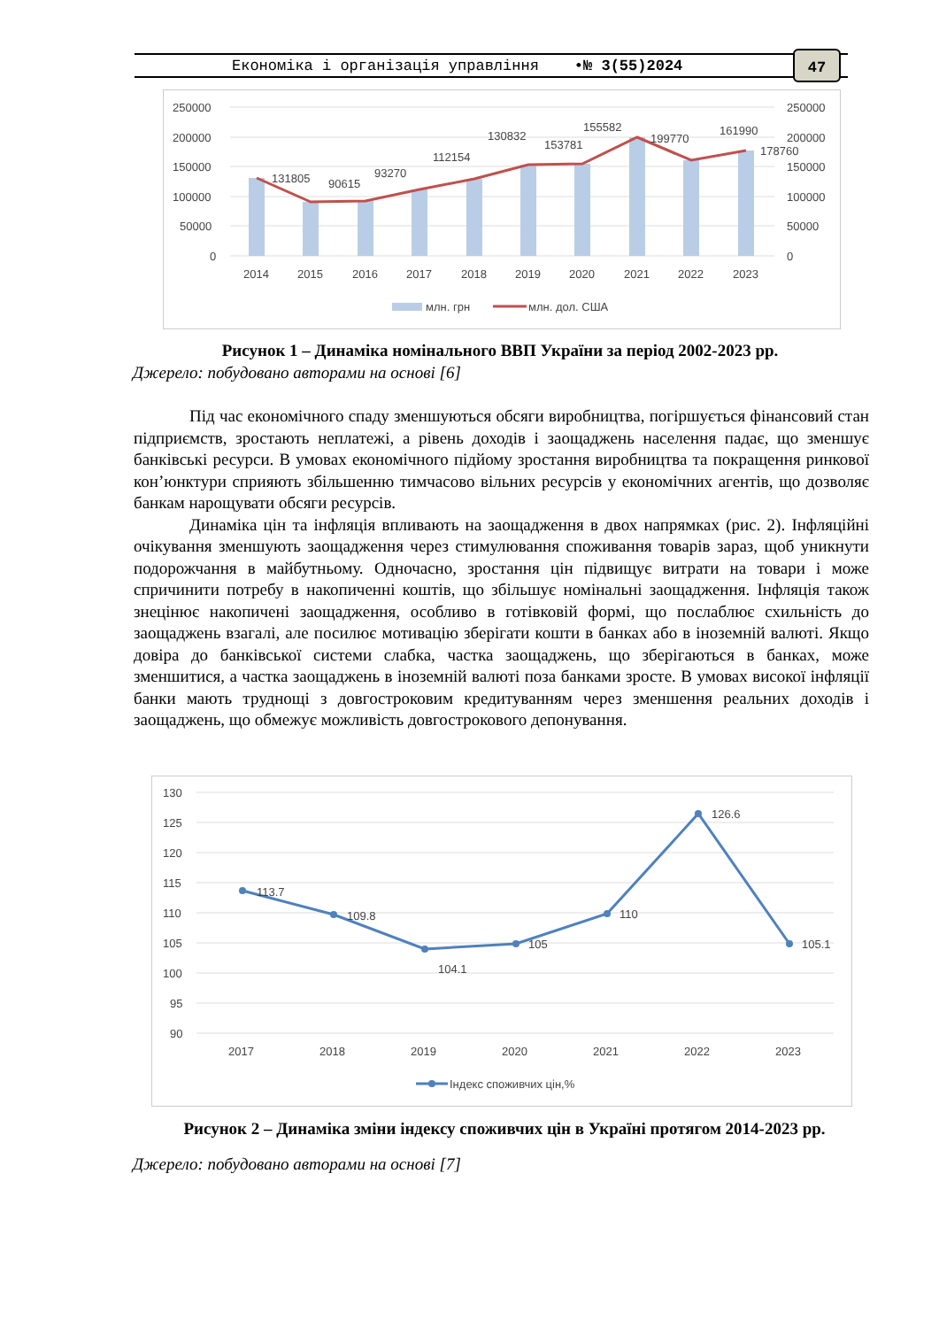Економіка і організація управління •№ 3(55)2024 47
250000
200000
150000
100000
50000
0
250000
200000
150000
100000
50000
0
2014
2015
2016
2017
2018
2019
2020
2021
2022
2023
131805
90615
93270
112154
130832
153781
155582
199770
161990
178760
млн. грн
млн. дол. США
Рисунок 1 – Динаміка номінального ВВП України за період 2002-2023 рр.
Джерело: побудовано авторами на основі [6]
Під час економічного спаду зменшуються обсяги виробництва, погіршується фінансовий стан підприємств, зростають неплатежі, а рівень доходів і заощаджень населення падає, що зменшує банківські ресурси. В умовах економічного підйому зростання виробництва та покращення ринкової кон’юнктури сприяють збільшенню тимчасово вільних ресурсів у економічних агентів, що дозволяє банкам нарощувати обсяги ресурсів.
Динаміка цін та інфляція впливають на заощадження в двох напрямках (рис. 2). Інфляційні очікування зменшують заощадження через стимулювання споживання товарів зараз, щоб уникнути подорожчання в майбутньому. Одночасно, зростання цін підвищує витрати на товари і може спричинити потребу в накопиченні коштів, що збільшує номінальні заощадження. Інфляція також знецінює накопичені заощадження, особливо в готівковій формі, що послаблює схильність до заощаджень взагалі, але посилює мотивацію зберігати кошти в банках або в іноземній валюті. Якщо довіра до банківської системи слабка, частка заощаджень, що зберігаються в банках, може зменшитися, а частка заощаджень в іноземній валюті поза банками зросте. В умовах високої інфляції банки мають труднощі з довгостроковим кредитуванням через зменшення реальних доходів і заощаджень, що обмежує можливість довгострокового депонування.
130
125
120
115
110
105
100
95
90
113.7
109.8
104.1
105
110
126.6
105.1
2017
2018
2019
2020
2021
2022
2023
Індекс споживчих цін,%
Рисунок 2 – Динаміка зміни індексу споживчих цін в Україні протягом 2014-2023 рр.
Джерело: побудовано авторами на основі [7]